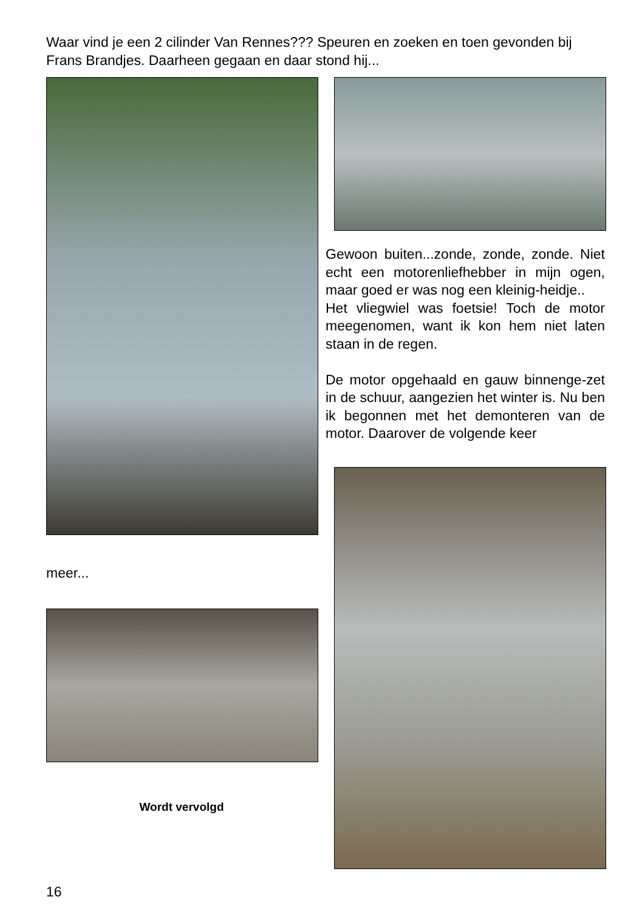Waar vind je een 2 cilinder Van Rennes??? Speuren en zoeken en toen gevonden bij Frans Brandjes. Daarheen gegaan en daar stond hij...
Gewoon buiten...zonde, zonde, zonde. Niet echt een motorenliefhebber in mijn ogen, maar goed er was nog een kleinig-heidje..
Het vliegwiel was foetsie! Toch de motor meegenomen, want ik kon hem niet laten staan in de regen.
De motor opgehaald en gauw binnenge-zet in de schuur, aangezien het winter is. Nu ben ik begonnen met het demonteren van de motor. Daarover de volgende keer
meer...
Wordt vervolgd
16